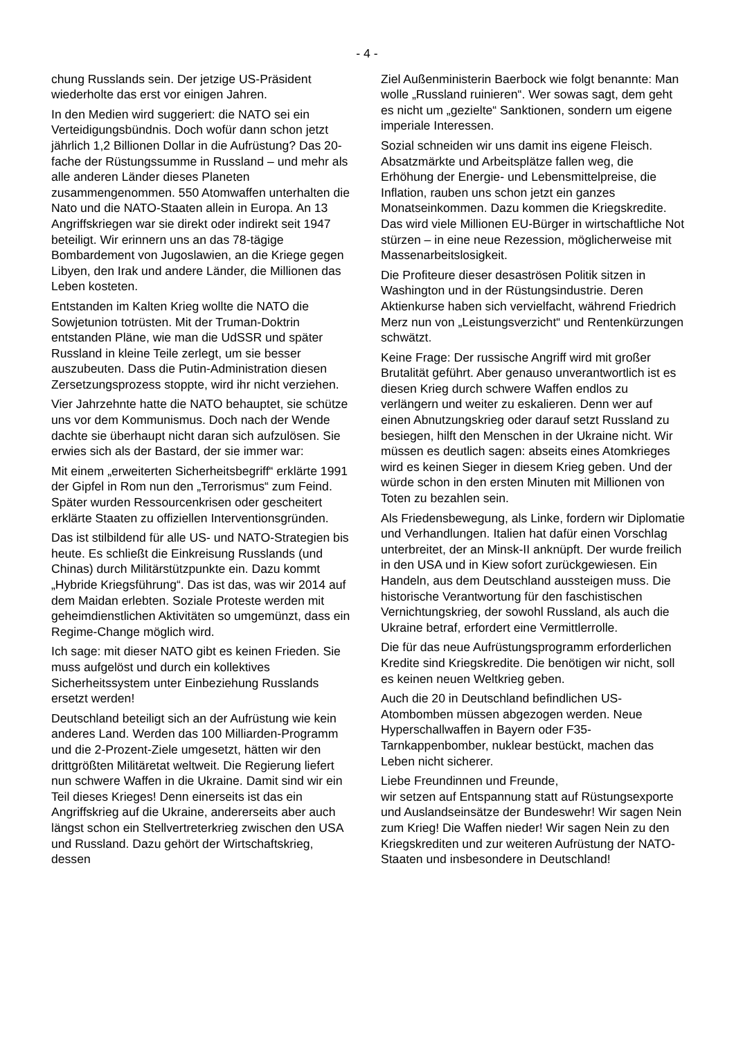- 4 -
chung Russlands sein. Der jetzige US-Präsident wiederholte das erst vor einigen Jahren.
In den Medien wird suggeriert: die NATO sei ein Verteidigungsbündnis. Doch wofür dann schon jetzt jährlich 1,2 Billionen Dollar in die Aufrüstung? Das 20-fache der Rüstungssumme in Russland – und mehr als alle anderen Länder dieses Planeten zusammengenommen. 550 Atomwaffen unterhalten die Nato und die NATO-Staaten allein in Europa. An 13 Angriffskriegen war sie direkt oder indirekt seit 1947 beteiligt. Wir erinnern uns an das 78-tägige Bombardement von Jugoslawien, an die Kriege gegen Libyen, den Irak und andere Länder, die Millionen das Leben kosteten.
Entstanden im Kalten Krieg wollte die NATO die Sowjetunion totrüsten. Mit der Truman-Doktrin entstanden Pläne, wie man die UdSSR und später Russland in kleine Teile zerlegt, um sie besser auszubeuten. Dass die Putin-Administration diesen Zersetzungsprozess stoppte, wird ihr nicht verziehen.
Vier Jahrzehnte hatte die NATO behauptet, sie schütze uns vor dem Kommunismus. Doch nach der Wende dachte sie überhaupt nicht daran sich aufzulösen. Sie erwies sich als der Bastard, der sie immer war:
Mit einem „erweiterten Sicherheitsbegriff“ erklärte 1991 der Gipfel in Rom nun den „Terrorismus“ zum Feind. Später wurden Ressourcenkrisen oder gescheitert erklärte Staaten zu offiziellen Interventionsgründen.
Das ist stilbildend für alle US- und NATO-Strategien bis heute. Es schließt die Einkreisung Russlands (und Chinas) durch Militärstützpunkte ein. Dazu kommt „Hybride Kriegsführung“. Das ist das, was wir 2014 auf dem Maidan erlebten. Soziale Proteste werden mit geheimdienstlichen Aktivitäten so umgemünzt, dass ein Regime-Change möglich wird.
Ich sage: mit dieser NATO gibt es keinen Frieden. Sie muss aufgelöst und durch ein kollektives Sicherheitssystem unter Einbeziehung Russlands ersetzt werden!
Deutschland beteiligt sich an der Aufrüstung wie kein anderes Land. Werden das 100 Milliarden-Programm und die 2-Prozent-Ziele umgesetzt, hätten wir den drittgrößten Militäretat weltweit. Die Regierung liefert nun schwere Waffen in die Ukraine. Damit sind wir ein Teil dieses Krieges! Denn einerseits ist das ein Angriffskrieg auf die Ukraine, andererseits aber auch längst schon ein Stellvertreterkrieg zwischen den USA und Russland. Dazu gehört der Wirtschaftskrieg, dessen
Ziel Außenministerin Baerbock wie folgt benannte: Man wolle „Russland ruinieren“. Wer sowas sagt, dem geht es nicht um „gezielte“ Sanktionen, sondern um eigene imperiale Interessen.
Sozial schneiden wir uns damit ins eigene Fleisch. Absatzmärkte und Arbeitsplätze fallen weg, die Erhöhung der Energie- und Lebensmittelpreise, die Inflation, rauben uns schon jetzt ein ganzes Monatseinkommen. Dazu kommen die Kriegskredite. Das wird viele Millionen EU-Bürger in wirtschaftliche Not stürzen – in eine neue Rezession, möglicherweise mit Massenarbeitslosigkeit.
Die Profiteure dieser desaströsen Politik sitzen in Washington und in der Rüstungsindustrie. Deren Aktienkurse haben sich vervielfacht, während Friedrich Merz nun von „Leistungsverzicht“ und Rentenkürzungen schwätzt.
Keine Frage: Der russische Angriff wird mit großer Brutalität geführt. Aber genauso unverantwortlich ist es diesen Krieg durch schwere Waffen endlos zu verlängern und weiter zu eskalieren. Denn wer auf einen Abnutzungskrieg oder darauf setzt Russland zu besiegen, hilft den Menschen in der Ukraine nicht. Wir müssen es deutlich sagen: abseits eines Atomkrieges wird es keinen Sieger in diesem Krieg geben. Und der würde schon in den ersten Minuten mit Millionen von Toten zu bezahlen sein.
Als Friedensbewegung, als Linke, fordern wir Diplomatie und Verhandlungen. Italien hat dafür einen Vorschlag unterbreitet, der an Minsk-II anknüpft. Der wurde freilich in den USA und in Kiew sofort zurückgewiesen. Ein Handeln, aus dem Deutschland aussteigen muss. Die historische Verantwortung für den faschistischen Vernichtungskrieg, der sowohl Russland, als auch die Ukraine betraf, erfordert eine Vermittlerrolle.
Die für das neue Aufrüstungsprogramm erforderlichen Kredite sind Kriegskredite. Die benötigen wir nicht, soll es keinen neuen Weltkrieg geben.
Auch die 20 in Deutschland befindlichen US-Atombomben müssen abgezogen werden. Neue Hyperschallwaffen in Bayern oder F35-Tarnkappenbomber, nuklear bestückt, machen das Leben nicht sicherer.
Liebe Freundinnen und Freunde,
wir setzen auf Entspannung statt auf Rüstungsexporte und Auslandseinsätze der Bundeswehr! Wir sagen Nein zum Krieg! Die Waffen nieder! Wir sagen Nein zu den Kriegskrediten und zur weiteren Aufrüstung der NATO-Staaten und insbesondere in Deutschland!